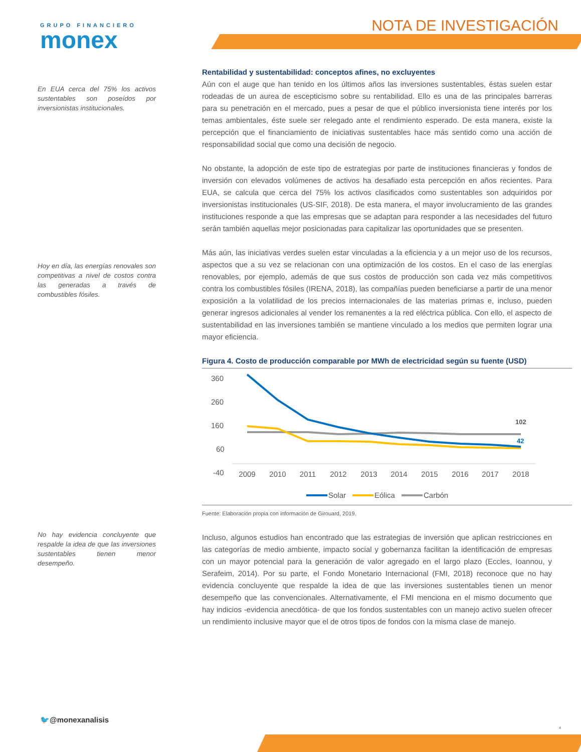GRUPO FINANCIERO
monex
NOTA DE INVESTIGACIÓN
En EUA cerca del 75% los activos sustentables son poseídos por inversionistas institucionales.
Hoy en día, las energías renovales son competitivas a nivel de costos contra las generadas a través de combustibles fósiles.
No hay evidencia concluyente que respalde la idea de que las inversiones sustentables tienen menor desempeño.
Rentabilidad y sustentabilidad: conceptos afines, no excluyentes
Aún con el auge que han tenido en los últimos años las inversiones sustentables, éstas suelen estar rodeadas de un aurea de escepticismo sobre su rentabilidad. Ello es una de las principales barreras para su penetración en el mercado, pues a pesar de que el público inversionista tiene interés por los temas ambientales, éste suele ser relegado ante el rendimiento esperado. De esta manera, existe la percepción que el financiamiento de iniciativas sustentables hace más sentido como una acción de responsabilidad social que como una decisión de negocio.
No obstante, la adopción de este tipo de estrategias por parte de instituciones financieras y fondos de inversión con elevados volúmenes de activos ha desafiado esta percepción en años recientes. Para EUA, se calcula que cerca del 75% los activos clasificados como sustentables son adquiridos por inversionistas institucionales (US-SIF, 2018). De esta manera, el mayor involucramiento de las grandes instituciones responde a que las empresas que se adaptan para responder a las necesidades del futuro serán también aquellas mejor posicionadas para capitalizar las oportunidades que se presenten.
Más aún, las iniciativas verdes suelen estar vinculadas a la eficiencia y a un mejor uso de los recursos, aspectos que a su vez se relacionan con una optimización de los costos. En el caso de las energías renovables, por ejemplo, además de que sus costos de producción son cada vez más competitivos contra los combustibles fósiles (IRENA, 2018), las compañías pueden beneficiarse a partir de una menor exposición a la volatilidad de los precios internacionales de las materias primas e, incluso, pueden generar ingresos adicionales al vender los remanentes a la red eléctrica pública. Con ello, el aspecto de sustentabilidad en las inversiones también se mantiene vinculado a los medios que permiten lograr una mayor eficiencia.
Figura 4. Costo de producción comparable por MWh de electricidad según su fuente (USD)
360
260
160
60
-40
2009
2010
2011
2012
2013
2014
2015
2016
2017
2018
102
42
Solar
Eólica
Carbón
Fuente: Elaboración propia con información de Girouard, 2019.
Incluso, algunos estudios han encontrado que las estrategias de inversión que aplican restricciones en las categorías de medio ambiente, impacto social y gobernanza facilitan la identificación de empresas con un mayor potencial para la generación de valor agregado en el largo plazo (Eccles, Ioannou, y Serafeim, 2014). Por su parte, el Fondo Monetario Internacional (FMI, 2018) reconoce que no hay evidencia concluyente que respalde la idea de que las inversiones sustentables tienen un menor desempeño que las convencionales. Alternativamente, el FMI menciona en el mismo documento que hay indicios -evidencia anecdótica- de que los fondos sustentables con un manejo activo suelen ofrecer un rendimiento inclusive mayor que el de otros tipos de fondos con la misma clase de manejo.
🐦@monexanalisis
4